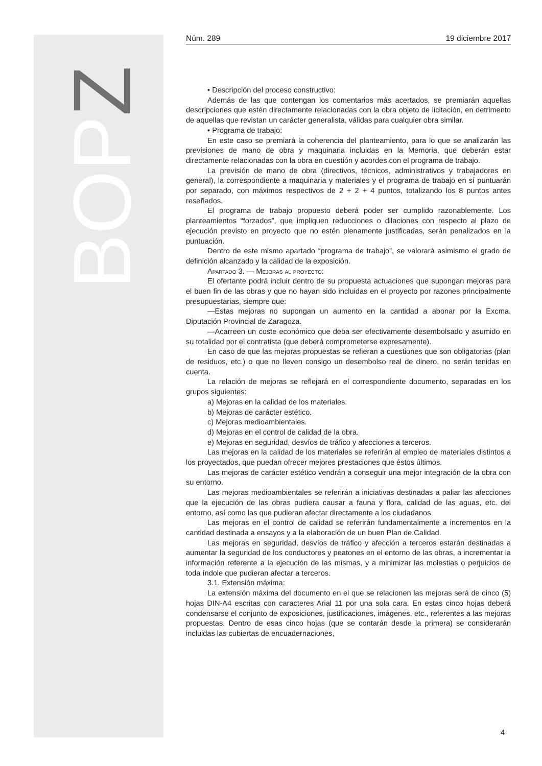BOP Z
Núm. 289 19 diciembre 2017
• Descripción del proceso constructivo:
Además de las que contengan los comentarios más acertados, se premiarán aquellas descripciones que estén directamente relacionadas con la obra objeto de licitación, en detrimento de aquellas que revistan un carácter generalista, válidas para cualquier obra similar.
• Programa de trabajo:
En este caso se premiará la coherencia del planteamiento, para lo que se analizarán las previsiones de mano de obra y maquinaria incluidas en la Memoria, que deberán estar directamente relacionadas con la obra en cuestión y acordes con el programa de trabajo.
La previsión de mano de obra (directivos, técnicos, administrativos y trabajadores en general), la correspondiente a maquinaria y materiales y el programa de trabajo en sí puntuarán por separado, con máximos respectivos de 2 + 2 + 4 puntos, totalizando los 8 puntos antes reseñados.
El programa de trabajo propuesto deberá poder ser cumplido razonablemente. Los planteamientos “forzados”, que impliquen reducciones o dilaciones con respecto al plazo de ejecución previsto en proyecto que no estén plenamente justificadas, serán penalizados en la puntuación.
Dentro de este mismo apartado “programa de trabajo”, se valorará asimismo el grado de definición alcanzado y la calidad de la exposición.
Apartado 3. — Mejoras al proyecto:
El ofertante podrá incluir dentro de su propuesta actuaciones que supongan mejoras para el buen fin de las obras y que no hayan sido incluidas en el proyecto por razones principalmente presupuestarias, siempre que:
—Estas mejoras no supongan un aumento en la cantidad a abonar por la Excma. Diputación Provincial de Zaragoza.
—Acarreen un coste económico que deba ser efectivamente desembolsado y asumido en su totalidad por el contratista (que deberá comprometerse expresamente).
En caso de que las mejoras propuestas se refieran a cuestiones que son obligatorias (plan de residuos, etc.) o que no lleven consigo un desembolso real de dinero, no serán tenidas en cuenta.
La relación de mejoras se reflejará en el correspondiente documento, separadas en los grupos siguientes:
a) Mejoras en la calidad de los materiales.
b) Mejoras de carácter estético.
c) Mejoras medioambientales.
d) Mejoras en el control de calidad de la obra.
e) Mejoras en seguridad, desvíos de tráfico y afecciones a terceros.
Las mejoras en la calidad de los materiales se referirán al empleo de materiales distintos a los proyectados, que puedan ofrecer mejores prestaciones que éstos últimos.
Las mejoras de carácter estético vendrán a conseguir una mejor integración de la obra con su entorno.
Las mejoras medioambientales se referirán a iniciativas destinadas a paliar las afecciones que la ejecución de las obras pudiera causar a fauna y flora, calidad de las aguas, etc. del entorno, así como las que pudieran afectar directamente a los ciudadanos.
Las mejoras en el control de calidad se referirán fundamentalmente a incrementos en la cantidad destinada a ensayos y a la elaboración de un buen Plan de Calidad.
Las mejoras en seguridad, desvíos de tráfico y afección a terceros estarán destinadas a aumentar la seguridad de los conductores y peatones en el entorno de las obras, a incrementar la información referente a la ejecución de las mismas, y a minimizar las molestias o perjuicios de toda índole que pudieran afectar a terceros.
3.1. Extensión máxima:
La extensión máxima del documento en el que se relacionen las mejoras será de cinco (5) hojas DIN-A4 escritas con caracteres Arial 11 por una sola cara. En estas cinco hojas deberá condensarse el conjunto de exposiciones, justificaciones, imágenes, etc., referentes a las mejoras propuestas. Dentro de esas cinco hojas (que se contarán desde la primera) se considerarán incluidas las cubiertas de encuadernaciones,
4